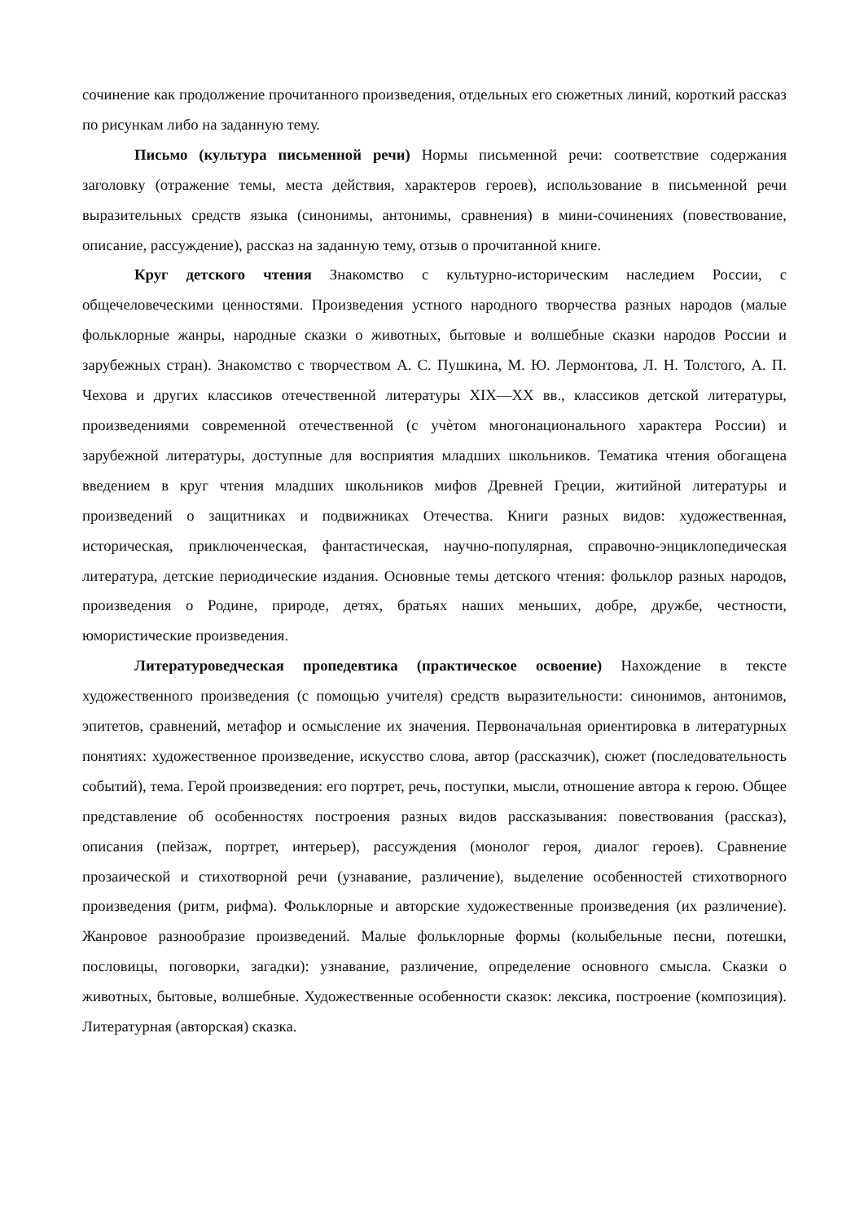сочинение как продолжение прочитанного произведения, отдельных его сюжетных линий, короткий рассказ по рисункам либо на заданную тему.
Письмо (культура письменной речи) Нормы письменной речи: соответствие содержания заголовку (отражение темы, места действия, характеров героев), использование в письменной речи выразительных средств языка (синонимы, антонимы, сравнения) в мини-сочинениях (повествование, описание, рассуждение), рассказ на заданную тему, отзыв о прочитанной книге.
Круг детского чтения Знакомство с культурно-историческим наследием России, с общечеловеческими ценностями. Произведения устного народного творчества разных народов (малые фольклорные жанры, народные сказки о животных, бытовые и волшебные сказки народов России и зарубежных стран). Знакомство с творчеством А. С. Пушкина, М. Ю. Лермонтова, Л. Н. Толстого, А. П. Чехова и других классиков отечественной литературы XIX—XX вв., классиков детской литературы, произведениями современной отечественной (с учѐтом многонационального характера России) и зарубежной литературы, доступные для восприятия младших школьников. Тематика чтения обогащена введением в круг чтения младших школьников мифов Древней Греции, житийной литературы и произведений о защитниках и подвижниках Отечества. Книги разных видов: художественная, историческая, приключенческая, фантастическая, научно-популярная, справочно-энциклопедическая литература, детские периодические издания. Основные темы детского чтения: фольклор разных народов, произведения о Родине, природе, детях, братьях наших меньших, добре, дружбе, честности, юмористические произведения.
Литературоведческая пропедевтика (практическое освоение) Нахождение в тексте художественного произведения (с помощью учителя) средств выразительности: синонимов, антонимов, эпитетов, сравнений, метафор и осмысление их значения. Первоначальная ориентировка в литературных понятиях: художественное произведение, искусство слова, автор (рассказчик), сюжет (последовательность событий), тема. Герой произведения: его портрет, речь, поступки, мысли, отношение автора к герою. Общее представление об особенностях построения разных видов рассказывания: повествования (рассказ), описания (пейзаж, портрет, интерьер), рассуждения (монолог героя, диалог героев). Сравнение прозаической и стихотворной речи (узнавание, различение), выделение особенностей стихотворного произведения (ритм, рифма). Фольклорные и авторские художественные произведения (их различение). Жанровое разнообразие произведений. Малые фольклорные формы (колыбельные песни, потешки, пословицы, поговорки, загадки): узнавание, различение, определение основного смысла. Сказки о животных, бытовые, волшебные. Художественные особенности сказок: лексика, построение (композиция). Литературная (авторская) сказка.